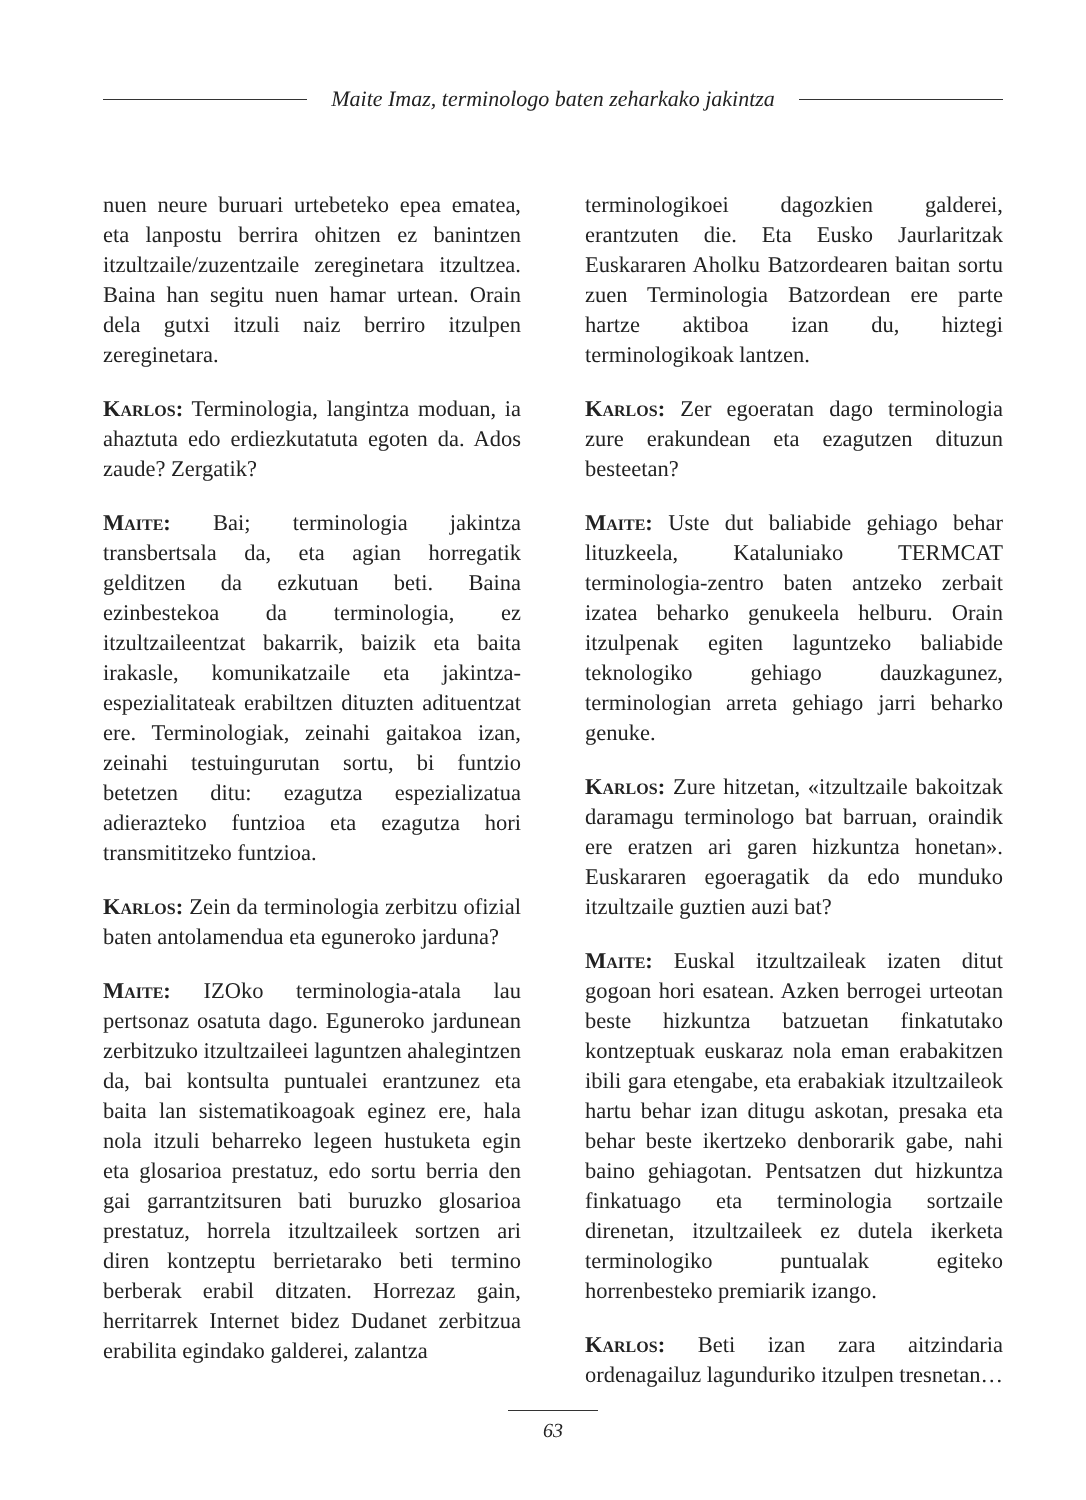Maite Imaz, terminologo baten zeharkako jakintza
nuen neure buruari urtebeteko epea ematea, eta lanpostu berrira ohitzen ez banintzen itzultzaile/zuzentzaile zereginetara itzultzea. Baina han segitu nuen hamar urtean. Orain dela gutxi itzuli naiz berriro itzulpen zereginetara.
Karlos: Terminologia, langintza moduan, ia ahaztuta edo erdiezkutatuta egoten da. Ados zaude? Zergatik?
Maite: Bai; terminologia jakintza transbertsala da, eta agian horregatik gelditzen da ezkutuan beti. Baina ezinbestekoa da terminologia, ez itzultzaileentzat bakarrik, baizik eta baita irakasle, komunikatzaile eta jakintza-espezialitateak erabiltzen dituzten adituentzat ere. Terminologiak, zeinahi gaitakoa izan, zeinahi testuingurutan sortu, bi funtzio betetzen ditu: ezagutza espezializatua adierazteko funtzioa eta ezagutza hori transmititzeko funtzioa.
Karlos: Zein da terminologia zerbitzu ofizial baten antolamendua eta eguneroko jarduna?
Maite: IZOko terminologia-atala lau pertsonaz osatuta dago. Eguneroko jardunean zerbitzuko itzultzaileei laguntzen ahalegintzen da, bai kontsulta puntualei erantzunez eta baita lan sistematikoagoak eginez ere, hala nola itzuli beharreko legeen hustuketa egin eta glosarioa prestatuz, edo sortu berria den gai garrantzitsuren bati buruzko glosarioa prestatuz, horrela itzultzaileek sortzen ari diren kontzeptu berrietarako beti termino berberak erabil ditzaten. Horrezaz gain, herritarrek Internet bidez Dudanet zerbitzua erabilita egindako galderei, zalantza
terminologikoei dagozkien galderei, erantzuten die. Eta Eusko Jaurlaritzak Euskararen Aholku Batzordearen baitan sortu zuen Terminologia Batzordean ere parte hartze aktiboa izan du, hiztegi terminologikoak lantzen.
Karlos: Zer egoeratan dago terminologia zure erakundean eta ezagutzen dituzun besteetan?
Maite: Uste dut baliabide gehiago behar lituzkeela, Kataluniako TERMCAT terminologia-zentro baten antzeko zerbait izatea beharko genukeela helburu. Orain itzulpenak egiten laguntzeko baliabide teknologiko gehiago dauzkagunez, terminologian arreta gehiago jarri beharko genuke.
Karlos: Zure hitzetan, «itzultzaile bakoitzak daramagu terminologo bat barruan, oraindik ere eratzen ari garen hizkuntza honetan». Euskararen egoeragatik da edo munduko itzultzaile guztien auzi bat?
Maite: Euskal itzultzaileak izaten ditut gogoan hori esatean. Azken berrogei urteotan beste hizkuntza batzuetan finkatutako kontzeptuak euskaraz nola eman erabakitzen ibili gara etengabe, eta erabakiak itzultzaileok hartu behar izan ditugu askotan, presaka eta behar beste ikertzeko denborarik gabe, nahi baino gehiagotan. Pentsatzen dut hizkuntza finkatuago eta terminologia sortzaile direnetan, itzultzaileek ez dutela ikerketa terminologiko puntualak egiteko horrenbesteko premiarik izango.
Karlos: Beti izan zara aitzindaria ordenagailuz lagunduriko itzulpen tresnetan…
63